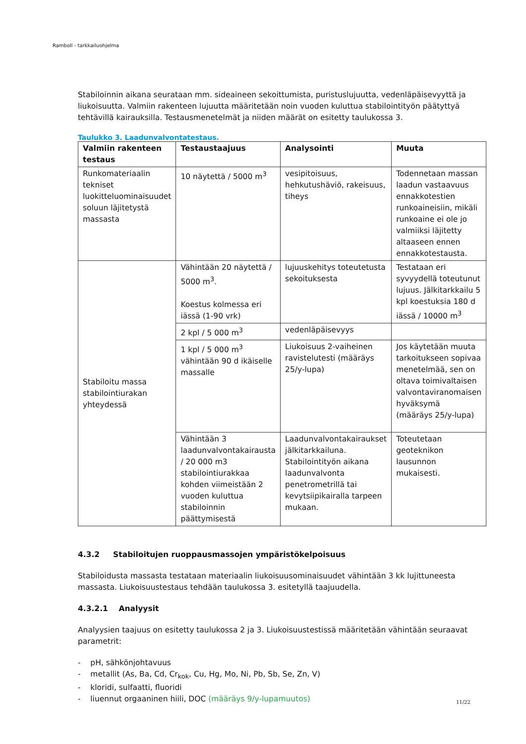Ramboll - tarkkailuohjelma
Stabiloinnin aikana seurataan mm. sideaineen sekoittumista, puristuslujuutta, vedenläpäisevyyttä ja liukoisuutta. Valmiin rakenteen lujuutta määritetään noin vuoden kuluttua stabilointityön päätyttyä tehtävillä kairauksilla. Testausmenetelmät ja niiden määrät on esitetty taulukossa 3.
Taulukko 3. Laadunvalvontatestaus.
| Valmiin rakenteen testaus | Testaustaajuus | Analysointi | Muuta |
| --- | --- | --- | --- |
| Runkomateriaalin tekniset luokitteluominaisuudet soluun läjitetystä massasta | 10 näytettä / 5000 m<sup>3</sup> | vesipitoisuus, hehkutushäviö, rakeisuus, tiheys | Todennetaan massan laadun vastaavuus ennakkotestien runkoaineisiin, mikäli runkoaine ei ole jo valmiiksi läjitetty altaaseen ennen ennakkotestausta. |
| Stabiloitu massa stabilointiurakan yhteydessä | Vähintään 20 näytettä / 5000 m<sup>3</sup>. Koestus kolmessa eri iässä (1-90 vrk) | lujuuskehitys toteutetusta sekoituksesta | Testataan eri syvyydellä toteutunut lujuus. Jälkitarkkailu 5 kpl koestuksia 180 d iässä / 10000 m<sup>3</sup> |
| | 2 kpl / 5 000 m<sup>3</sup> | vedenläpäisevyys | |
| | 1 kpl / 5 000 m<sup>3</sup> vähintään 90 d ikäiselle massalle | Liukoisuus 2-vaiheinen ravistelutesti (määräys 25/y-lupa) | Jos käytetään muuta tarkoitukseen sopivaa menetelmää, sen on oltava toimivaltaisen valvontaviranomaisen hyväksymä (määräys 25/y-lupa) |
| | Vähintään 3 laadunvalvontakairausta / 20 000 m3 stabilointiurakkaa kohden viimeistään 2 vuoden kuluttua stabiloinnin päättymisestä | Laadunvalvontakairaukset jälkitarkkailuna. Stabilointityön aikana laadunvalvonta penetrometrillä tai kevytsiipikairalla tarpeen mukaan. | Toteutetaan geoteknikon lausunnon mukaisesti. |
4.3.2 Stabiloitujen ruoppausmassojen ympäristökelpoisuus
Stabiloidusta massasta testataan materiaalin liukoisuusominaisuudet vähintään 3 kk lujittuneesta massasta. Liukoisuustestaus tehdään taulukossa 3. esitetyllä taajuudella.
4.3.2.1 Analyysit
Analyysien taajuus on esitetty taulukossa 2 ja 3. Liukoisuustestissä määritetään vähintään seuraavat parametrit:
- pH, sähkönjohtavuus
- metallit (As, Ba, Cd, Cr<sub>kok</sub>, Cu, Hg, Mo, Ni, Pb, Sb, Se, Zn, V)
- kloridi, sulfaatti, fluoridi
- liuennut orgaaninen hiili, DOC (määräys 9/y-lupamuutos)
11/22